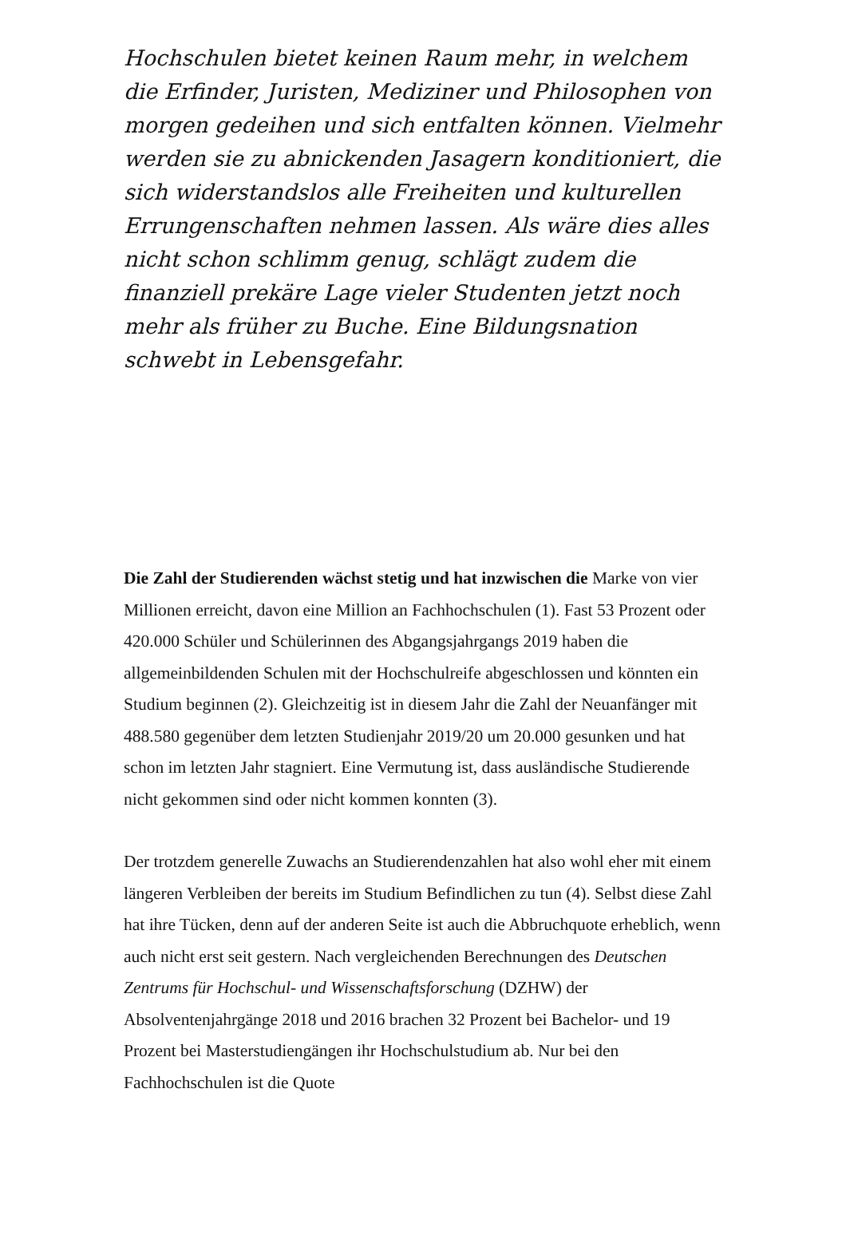Hochschulen bietet keinen Raum mehr, in welchem die Erfinder, Juristen, Mediziner und Philosophen von morgen gedeihen und sich entfalten können. Vielmehr werden sie zu abnickenden Jasagern konditioniert, die sich widerstandslos alle Freiheiten und kulturellen Errungenschaften nehmen lassen. Als wäre dies alles nicht schon schlimm genug, schlägt zudem die finanziell prekäre Lage vieler Studenten jetzt noch mehr als früher zu Buche. Eine Bildungsnation schwebt in Lebensgefahr.
Die Zahl der Studierenden wächst stetig und hat inzwischen die Marke von vier Millionen erreicht, davon eine Million an Fachhochschulen (1). Fast 53 Prozent oder 420.000 Schüler und Schülerinnen des Abgangsjahrgangs 2019 haben die allgemeinbildenden Schulen mit der Hochschulreife abgeschlossen und könnten ein Studium beginnen (2). Gleichzeitig ist in diesem Jahr die Zahl der Neuanfänger mit 488.580 gegenüber dem letzten Studienjahr 2019/20 um 20.000 gesunken und hat schon im letzten Jahr stagniert. Eine Vermutung ist, dass ausländische Studierende nicht gekommen sind oder nicht kommen konnten (3).
Der trotzdem generelle Zuwachs an Studierendenzahlen hat also wohl eher mit einem längeren Verbleiben der bereits im Studium Befindlichen zu tun (4). Selbst diese Zahl hat ihre Tücken, denn auf der anderen Seite ist auch die Abbruchquote erheblich, wenn auch nicht erst seit gestern. Nach vergleichenden Berechnungen des Deutschen Zentrums für Hochschul- und Wissenschaftsforschung (DZHW) der Absolventenjahrgänge 2018 und 2016 brachen 32 Prozent bei Bachelor- und 19 Prozent bei Masterstudiengängen ihr Hochschulstudium ab. Nur bei den Fachhochschulen ist die Quote